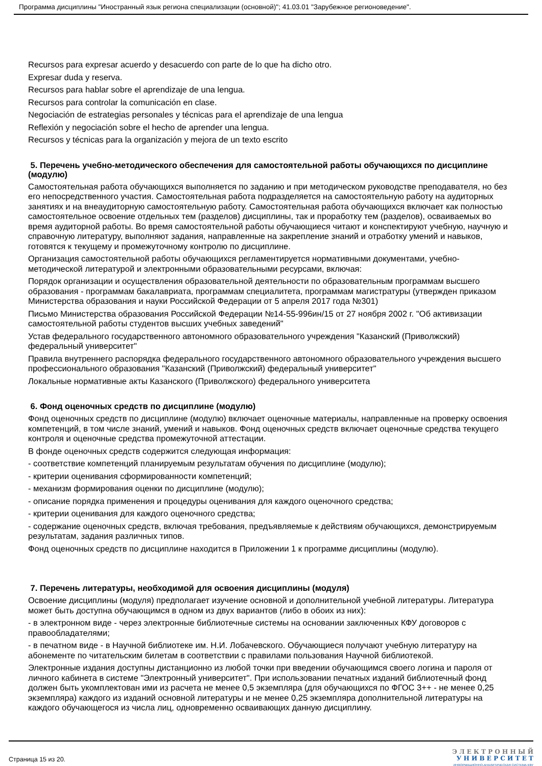Программа дисциплины "Иностранный язык региона специализации (основной)"; 41.03.01 "Зарубежное регионоведение".
Recursos para expresar acuerdo y desacuerdo con parte de lo que ha dicho otro.
Expresar duda y reserva.
Recursos para hablar sobre el aprendizaje de una lengua.
Recursos para controlar la comunicación en clase.
Negociación de estrategias personales y técnicas para el aprendizaje de una lengua
Reflexión y negociación sobre el hecho de aprender una lengua.
Recursos y técnicas para la organización y mejora de un texto escrito
5. Перечень учебно-методического обеспечения для самостоятельной работы обучающихся по дисциплине (модулю)
Самостоятельная работа обучающихся выполняется по заданию и при методическом руководстве преподавателя, но без его непосредственного участия. Самостоятельная работа подразделяется на самостоятельную работу на аудиторных занятиях и на внеаудиторную самостоятельную работу. Самостоятельная работа обучающихся включает как полностью самостоятельное освоение отдельных тем (разделов) дисциплины, так и проработку тем (разделов), осваиваемых во время аудиторной работы. Во время самостоятельной работы обучающиеся читают и конспектируют учебную, научную и справочную литературу, выполняют задания, направленные на закрепление знаний и отработку умений и навыков, готовятся к текущему и промежуточному контролю по дисциплине.
Организация самостоятельной работы обучающихся регламентируется нормативными документами, учебно-методической литературой и электронными образовательными ресурсами, включая:
Порядок организации и осуществления образовательной деятельности по образовательным программам высшего образования - программам бакалавриата, программам специалитета, программам магистратуры (утвержден приказом Министерства образования и науки Российской Федерации от 5 апреля 2017 года №301)
Письмо Министерства образования Российской Федерации №14-55-996ин/15 от 27 ноября 2002 г. "Об активизации самостоятельной работы студентов высших учебных заведений"
Устав федерального государственного автономного образовательного учреждения "Казанский (Приволжский) федеральный университет"
Правила внутреннего распорядка федерального государственного автономного образовательного учреждения высшего профессионального образования "Казанский (Приволжский) федеральный университет"
Локальные нормативные акты Казанского (Приволжского) федерального университета
6. Фонд оценочных средств по дисциплине (модулю)
Фонд оценочных средств по дисциплине (модулю) включает оценочные материалы, направленные на проверку освоения компетенций, в том числе знаний, умений и навыков. Фонд оценочных средств включает оценочные средства текущего контроля и оценочные средства промежуточной аттестации.
В фонде оценочных средств содержится следующая информация:
- соответствие компетенций планируемым результатам обучения по дисциплине (модулю);
- критерии оценивания сформированности компетенций;
- механизм формирования оценки по дисциплине (модулю);
- описание порядка применения и процедуры оценивания для каждого оценочного средства;
- критерии оценивания для каждого оценочного средства;
- содержание оценочных средств, включая требования, предъявляемые к действиям обучающихся, демонстрируемым результатам, задания различных типов.
Фонд оценочных средств по дисциплине находится в Приложении 1 к программе дисциплины (модулю).
7. Перечень литературы, необходимой для освоения дисциплины (модуля)
Освоение дисциплины (модуля) предполагает изучение основной и дополнительной учебной литературы. Литература может быть доступна обучающимся в одном из двух вариантов (либо в обоих из них):
- в электронном виде - через электронные библиотечные системы на основании заключенных КФУ договоров с правообладателями;
- в печатном виде - в Научной библиотеке им. Н.И. Лобачевского. Обучающиеся получают учебную литературу на абонементе по читательским билетам в соответствии с правилами пользования Научной библиотекой.
Электронные издания доступны дистанционно из любой точки при введении обучающимся своего логина и пароля от личного кабинета в системе "Электронный университет". При использовании печатных изданий библиотечный фонд должен быть укомплектован ими из расчета не менее 0,5 экземпляра (для обучающихся по ФГОС 3++ - не менее 0,25 экземпляра) каждого из изданий основной литературы и не менее 0,25 экземпляра дополнительной литературы на каждого обучающегося из числа лиц, одновременно осваивающих данную дисциплину.
Страница 15 из 20.
Э Л Е К Т Р О Н Н Ы Й
У Н И В Е Р С И Т Е Т
ИНФОРМАЦИОННО-АНАЛИТИЧЕСКАЯ СИСТЕМА КФУ